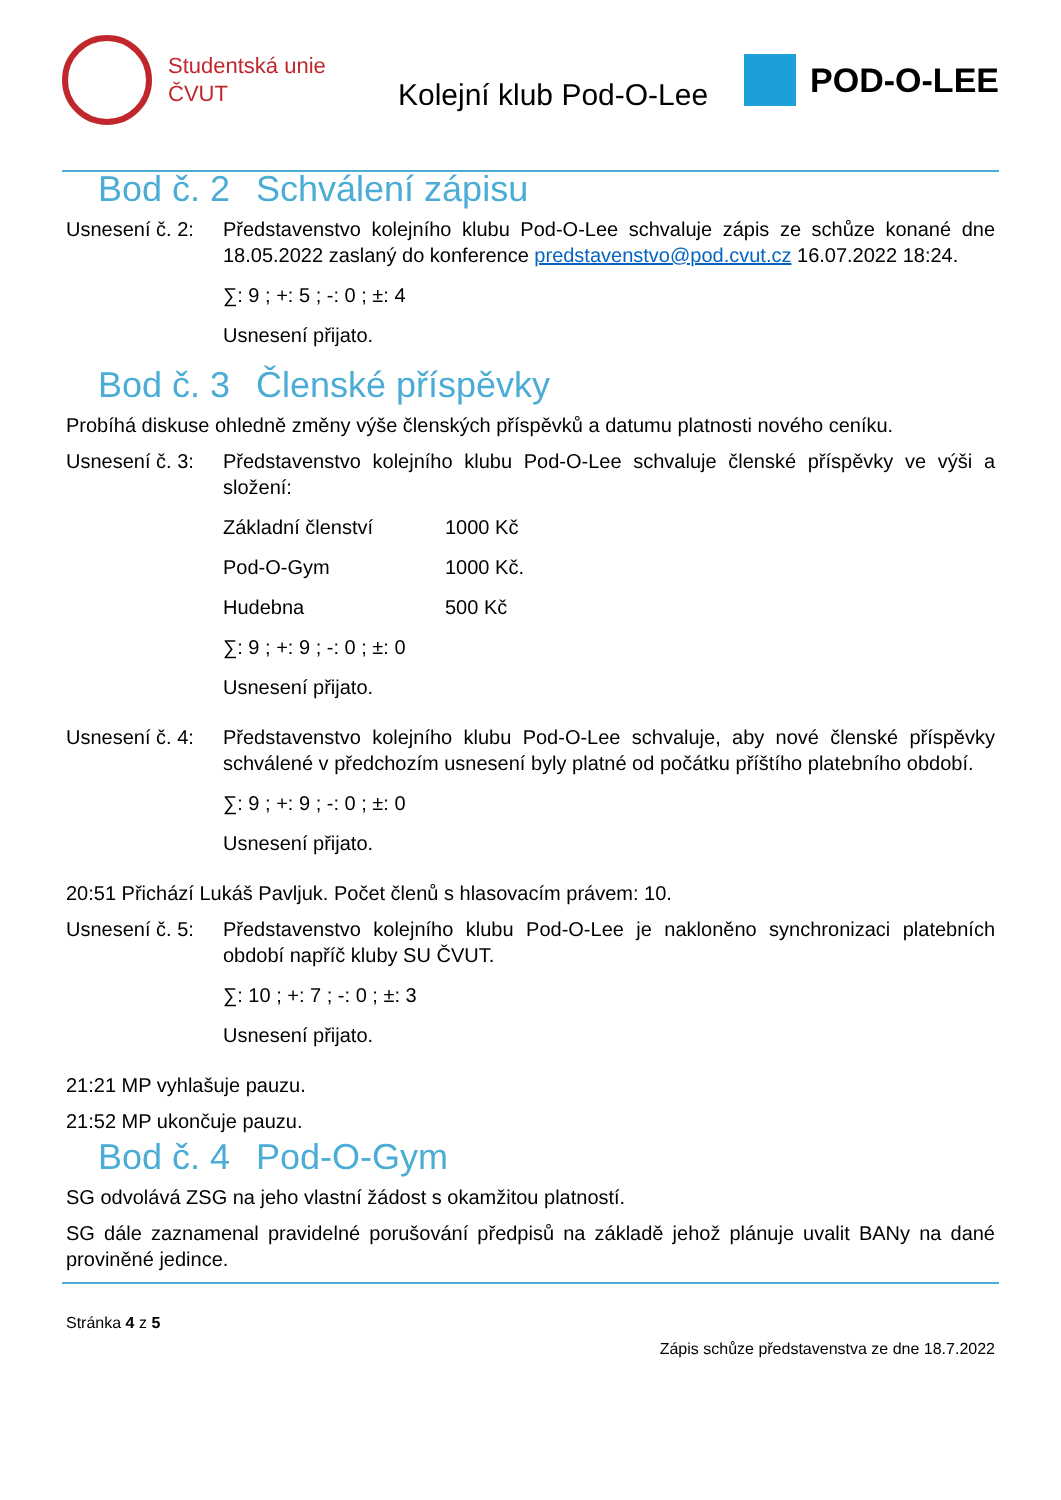Studentská unie
ČVUT
Kolejní klub Pod-O-Lee
POD-O-LEE
Bod č. 2 Schválení zápisu
Usnesení č. 2:
Představenstvo kolejního klubu Pod-O-Lee schvaluje zápis ze schůze konané dne 18.05.2022 zaslaný do konference predstavenstvo@pod.cvut.cz 16.07.2022 18:24.
∑: 9 ; +: 5 ; -: 0 ; ±: 4
Usnesení přijato.
Bod č. 3 Členské příspěvky
Probíhá diskuse ohledně změny výše členských příspěvků a datumu platnosti nového ceníku.
Usnesení č. 3:
Představenstvo kolejního klubu Pod-O-Lee schvaluje členské příspěvky ve výši a složení:
| Základní členství | 1000 Kč |
| Pod-O-Gym | 1000 Kč. |
| Hudebna | 500 Kč |
∑: 9 ; +: 9 ; -: 0 ; ±: 0
Usnesení přijato.
Usnesení č. 4:
Představenstvo kolejního klubu Pod-O-Lee schvaluje, aby nové členské příspěvky schválené v předchozím usnesení byly platné od počátku příštího platebního období.
∑: 9 ; +: 9 ; -: 0 ; ±: 0
Usnesení přijato.
20:51 Přichází Lukáš Pavljuk. Počet členů s hlasovacím právem: 10.
Usnesení č. 5:
Představenstvo kolejního klubu Pod-O-Lee je nakloněno synchronizaci platebních období napříč kluby SU ČVUT.
∑: 10 ; +: 7 ; -: 0 ; ±: 3
Usnesení přijato.
21:21 MP vyhlašuje pauzu.
21:52 MP ukončuje pauzu.
Bod č. 4 Pod-O-Gym
SG odvolává ZSG na jeho vlastní žádost s okamžitou platností.
SG dále zaznamenal pravidelné porušování předpisů na základě jehož plánuje uvalit BANy na dané proviněné jedince.
Stránka 4 z 5
Zápis schůze představenstva ze dne 18.7.2022